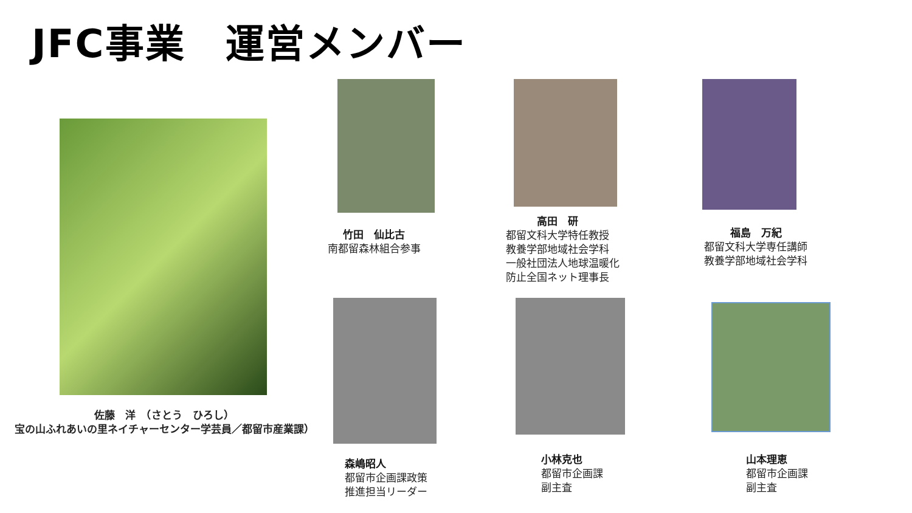JFC事業　運営メンバー
佐藤　洋　（さとう　ひろし）
宝の山ふれあいの里ネイチャーセンター学芸員／都留市産業課）
竹田　仙比古
南都留森林組合参事
　　　高田　研
都留文科大学特任教授
教養学部地域社会学科
一般社団法人地球温暖化
防止全国ネット理事長
福島　万紀
都留文科大学専任講師
教養学部地域社会学科
森嶋昭人
都留市企画課政策
推進担当リーダー
小林克也
都留市企画課
副主査
山本理恵
都留市企画課
副主査